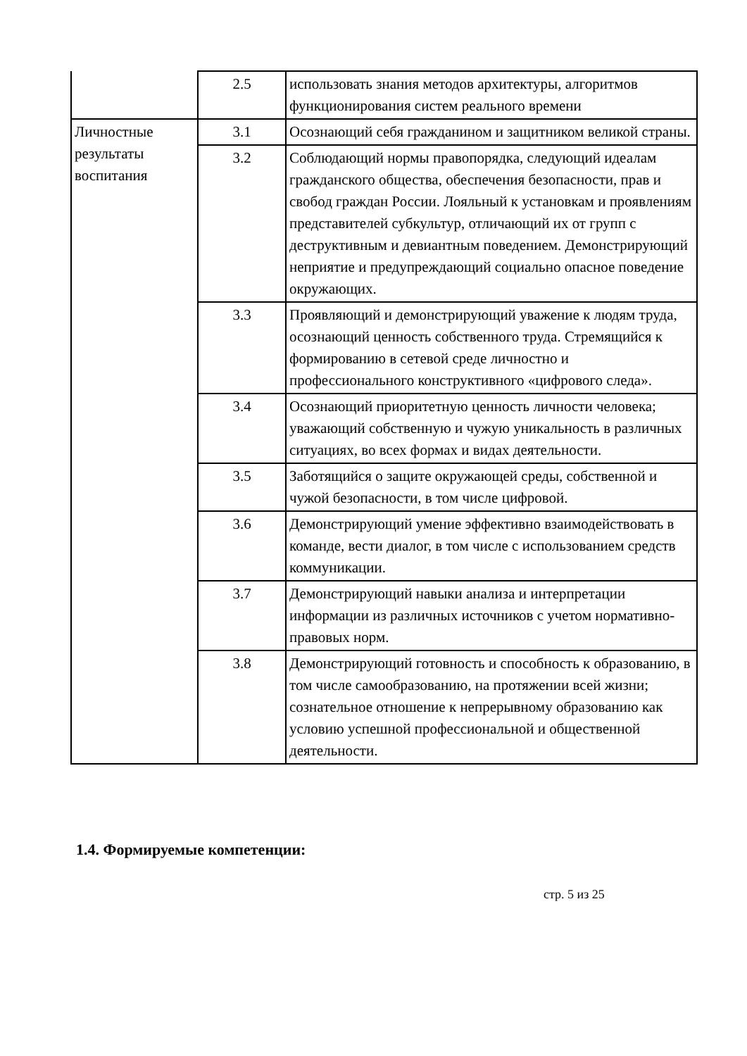| | 2.5 | использовать знания методов архитектуры, алгоритмов функционирования систем реального времени |
| Личностные результаты воспитания | 3.1 | Осознающий себя гражданином и защитником великой страны. |
| | 3.2 | Соблюдающий нормы правопорядка, следующий идеалам гражданского общества, обеспечения безопасности, прав и свобод граждан России. Лояльный к установкам и проявлениям представителей субкультур, отличающий их от групп с деструктивным и девиантным поведением. Демонстрирующий неприятие и предупреждающий социально опасное поведение окружающих. |
| | 3.3 | Проявляющий и демонстрирующий уважение к людям труда, осознающий ценность собственного труда. Стремящийся к формированию в сетевой среде личностно и профессионального конструктивного «цифрового следа». |
| | 3.4 | Осознающий приоритетную ценность личности человека; уважающий собственную и чужую уникальность в различных ситуациях, во всех формах и видах деятельности. |
| | 3.5 | Заботящийся о защите окружающей среды, собственной и чужой безопасности, в том числе цифровой. |
| | 3.6 | Демонстрирующий умение эффективно взаимодействовать в команде, вести диалог, в том числе с использованием средств коммуникации. |
| | 3.7 | Демонстрирующий навыки анализа и интерпретации информации из различных источников с учетом нормативно-правовых норм. |
| | 3.8 | Демонстрирующий готовность и способность к образованию, в том числе самообразованию, на протяжении всей жизни; сознательное отношение к непрерывному образованию как условию успешной профессиональной и общественной деятельности. |
1.4. Формируемые компетенции:
стр. 5 из 25